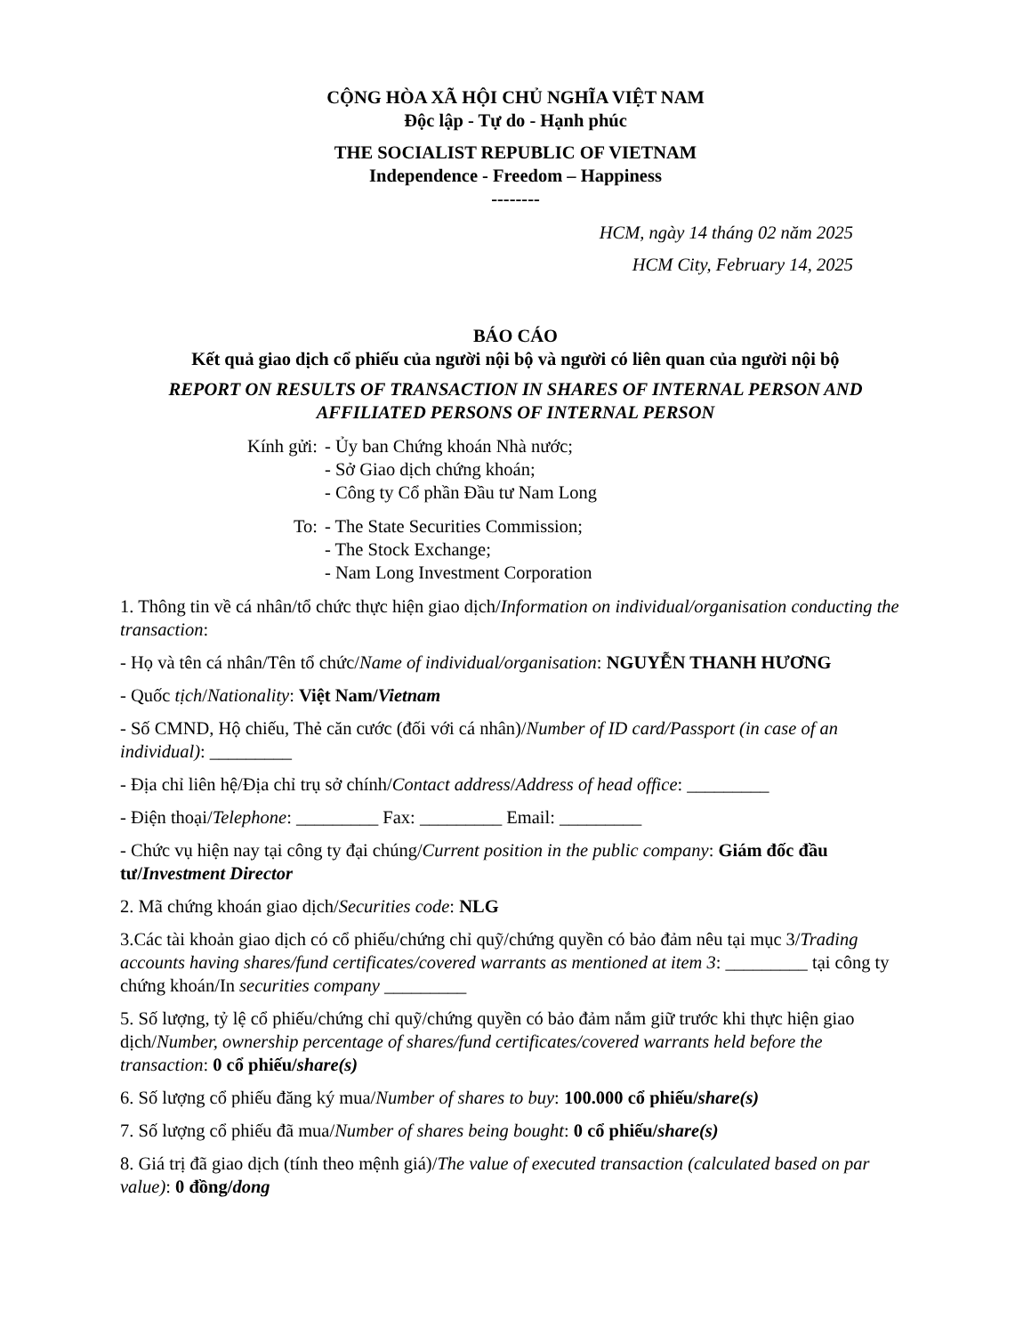CỘNG HÒA XÃ HỘI CHỦ NGHĨA VIỆT NAM
Độc lập - Tự do - Hạnh phúc
THE SOCIALIST REPUBLIC OF VIETNAM
Independence - Freedom – Happiness
--------
HCM, ngày 14 tháng 02 năm 2025
HCM City, February 14, 2025
BÁO CÁO
Kết quả giao dịch cổ phiếu của người nội bộ và người có liên quan của người nội bộ
REPORT ON RESULTS OF TRANSACTION IN SHARES OF INTERNAL PERSON AND AFFILIATED PERSONS OF INTERNAL PERSON
Kính gửi: - Ủy ban Chứng khoán Nhà nước;
- Sở Giao dịch chứng khoán;
- Công ty Cổ phần Đầu tư Nam Long
To: - The State Securities Commission;
- The Stock Exchange;
- Nam Long Investment Corporation
1. Thông tin về cá nhân/tổ chức thực hiện giao dịch/Information on individual/organisation conducting the transaction:
- Họ và tên cá nhân/Tên tổ chức/Name of individual/organisation: NGUYỄN THANH HƯƠNG
- Quốc tịch/Nationality: Việt Nam/Vietnam
- Số CMND, Hộ chiếu, Thẻ căn cước (đối với cá nhân)/Number of ID card/Passport (in case of an individual): _________
- Địa chỉ liên hệ/Địa chỉ trụ sở chính/Contact address/Address of head office: _________
- Điện thoại/Telephone: _________ Fax: _________ Email: _________
- Chức vụ hiện nay tại công ty đại chúng/Current position in the public company: Giám đốc đầu tư/Investment Director
2. Mã chứng khoán giao dịch/Securities code: NLG
3.Các tài khoản giao dịch có cổ phiếu/chứng chỉ quỹ/chứng quyền có bảo đảm nêu tại mục 3/Trading accounts having shares/fund certificates/covered warrants as mentioned at item 3: _________ tại công ty chứng khoán/In securities company _________
5. Số lượng, tỷ lệ cổ phiếu/chứng chỉ quỹ/chứng quyền có bảo đảm nắm giữ trước khi thực hiện giao dịch/Number, ownership percentage of shares/fund certificates/covered warrants held before the transaction: 0 cổ phiếu/share(s)
6. Số lượng cổ phiếu đăng ký mua/Number of shares to buy: 100.000 cổ phiếu/share(s)
7. Số lượng cổ phiếu đã mua/Number of shares being bought: 0 cổ phiếu/share(s)
8. Giá trị đã giao dịch (tính theo mệnh giá)/The value of executed transaction (calculated based on par value): 0 đồng/dong